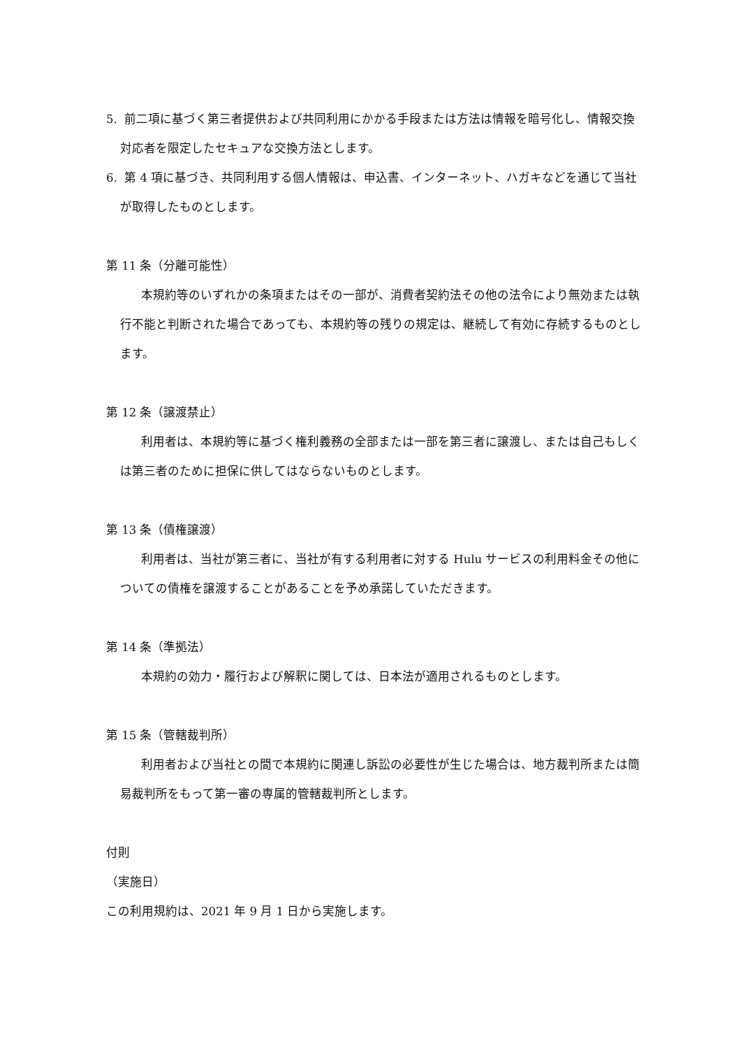5. 前二項に基づく第三者提供および共同利用にかかる手段または方法は情報を暗号化し、情報交換対応者を限定したセキュアな交換方法とします。
6. 第 4 項に基づき、共同利用する個人情報は、申込書、インターネット、ハガキなどを通じて当社が取得したものとします。
第 11 条（分離可能性）
本規約等のいずれかの条項またはその一部が、消費者契約法その他の法令により無効または執行不能と判断された場合であっても、本規約等の残りの規定は、継続して有効に存続するものとします。
第 12 条（譲渡禁止）
利用者は、本規約等に基づく権利義務の全部または一部を第三者に譲渡し、または自己もしくは第三者のために担保に供してはならないものとします。
第 13 条（債権譲渡）
利用者は、当社が第三者に、当社が有する利用者に対する Hulu サービスの利用料金その他についての債権を譲渡することがあることを予め承諾していただきます。
第 14 条（準拠法）
本規約の効力・履行および解釈に関しては、日本法が適用されるものとします。
第 15 条（管轄裁判所）
利用者および当社との間で本規約に関連し訴訟の必要性が生じた場合は、地方裁判所または簡易裁判所をもって第一審の専属的管轄裁判所とします。
付則
（実施日）
この利用規約は、2021 年 9 月 1 日から実施します。